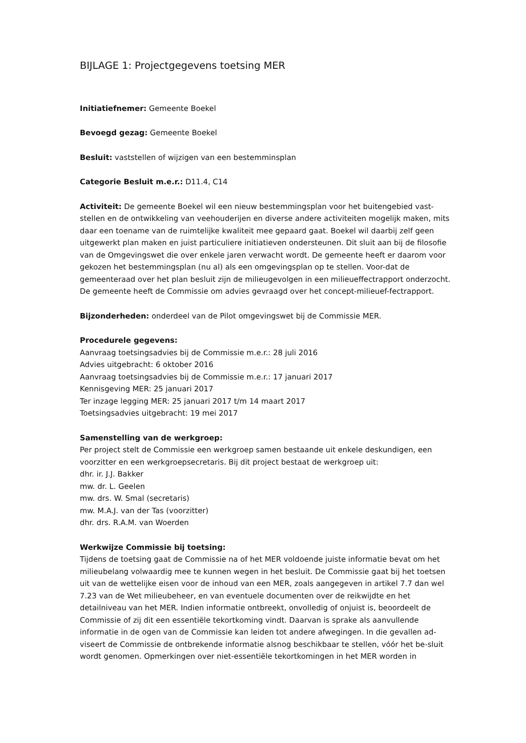BIJLAGE 1: Projectgegevens toetsing MER
Initiatiefnemer: Gemeente Boekel
Bevoegd gezag: Gemeente Boekel
Besluit: vaststellen of wijzigen van een bestemminsplan
Categorie Besluit m.e.r.: D11.4, C14
Activiteit: De gemeente Boekel wil een nieuw bestemmingsplan voor het buitengebied vast-stellen en de ontwikkeling van veehouderijen en diverse andere activiteiten mogelijk maken, mits daar een toename van de ruimtelijke kwaliteit mee gepaard gaat. Boekel wil daarbij zelf geen uitgewerkt plan maken en juist particuliere initiatieven ondersteunen. Dit sluit aan bij de filosofie van de Omgevingswet die over enkele jaren verwacht wordt. De gemeente heeft er daarom voor gekozen het bestemmingsplan (nu al) als een omgevingsplan op te stellen. Voor-dat de gemeenteraad over het plan besluit zijn de milieugevolgen in een milieueffectrapport onderzocht. De gemeente heeft de Commissie om advies gevraagd over het concept-milieuef-fectrapport.
Bijzonderheden: onderdeel van de Pilot omgevingswet bij de Commissie MER.
Procedurele gegevens:
Aanvraag toetsingsadvies bij de Commissie m.e.r.: 28 juli 2016
Advies uitgebracht: 6 oktober 2016
Aanvraag toetsingsadvies bij de Commissie m.e.r.: 17 januari 2017
Kennisgeving MER: 25 januari 2017
Ter inzage legging MER: 25 januari 2017 t/m 14 maart 2017
Toetsingsadvies uitgebracht: 19 mei 2017
Samenstelling van de werkgroep:
Per project stelt de Commissie een werkgroep samen bestaande uit enkele deskundigen, een voorzitter en een werkgroepsecretaris. Bij dit project bestaat de werkgroep uit:
dhr. ir. J.J. Bakker
mw. dr. L. Geelen
mw. drs. W. Smal (secretaris)
mw. M.A.J. van der Tas (voorzitter)
dhr. drs. R.A.M. van Woerden
Werkwijze Commissie bij toetsing:
Tijdens de toetsing gaat de Commissie na of het MER voldoende juiste informatie bevat om het milieubelang volwaardig mee te kunnen wegen in het besluit. De Commissie gaat bij het toetsen uit van de wettelijke eisen voor de inhoud van een MER, zoals aangegeven in artikel 7.7 dan wel 7.23 van de Wet milieubeheer, en van eventuele documenten over de reikwijdte en het detailniveau van het MER. Indien informatie ontbreekt, onvolledig of onjuist is, beoordeelt de Commissie of zij dit een essentiële tekortkoming vindt. Daarvan is sprake als aanvullende informatie in de ogen van de Commissie kan leiden tot andere afwegingen. In die gevallen ad-viseert de Commissie de ontbrekende informatie alsnog beschikbaar te stellen, vóór het be-sluit wordt genomen. Opmerkingen over niet-essentiële tekortkomingen in het MER worden in